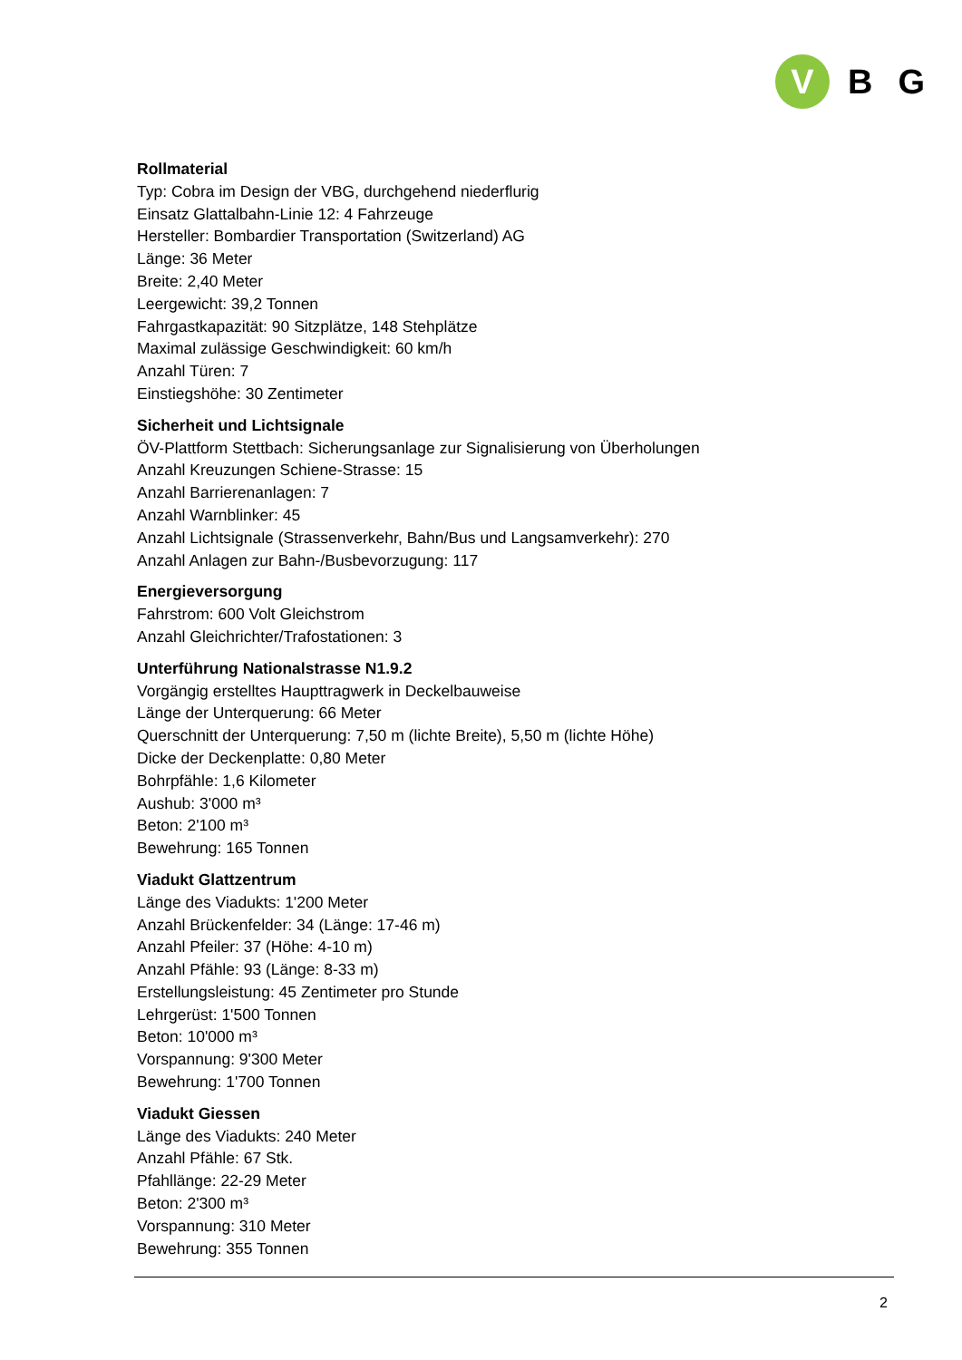V
BG
Rollmaterial
Typ: Cobra im Design der VBG, durchgehend niederflurig
Einsatz Glattalbahn-Linie 12: 4 Fahrzeuge
Hersteller: Bombardier Transportation (Switzerland) AG
Länge: 36 Meter
Breite: 2,40 Meter
Leergewicht: 39,2 Tonnen
Fahrgastkapazität: 90 Sitzplätze, 148 Stehplätze
Maximal zulässige Geschwindigkeit: 60 km/h
Anzahl Türen: 7
Einstiegshöhe: 30 Zentimeter
Sicherheit und Lichtsignale
ÖV-Plattform Stettbach: Sicherungsanlage zur Signalisierung von Überholungen
Anzahl Kreuzungen Schiene-Strasse: 15
Anzahl Barrierenanlagen: 7
Anzahl Warnblinker: 45
Anzahl Lichtsignale (Strassenverkehr, Bahn/Bus und Langsamverkehr): 270
Anzahl Anlagen zur Bahn-/Busbevorzugung: 117
Energieversorgung
Fahrstrom: 600 Volt Gleichstrom
Anzahl Gleichrichter/Trafostationen: 3
Unterführung Nationalstrasse N1.9.2
Vorgängig erstelltes Haupttragwerk in Deckelbauweise
Länge der Unterquerung: 66 Meter
Querschnitt der Unterquerung: 7,50 m (lichte Breite), 5,50 m (lichte Höhe)
Dicke der Deckenplatte: 0,80 Meter
Bohrpfähle: 1,6 Kilometer
Aushub: 3'000 m³
Beton: 2'100 m³
Bewehrung: 165 Tonnen
Viadukt Glattzentrum
Länge des Viadukts: 1'200 Meter
Anzahl Brückenfelder: 34 (Länge: 17-46 m)
Anzahl Pfeiler: 37 (Höhe: 4-10 m)
Anzahl Pfähle: 93 (Länge: 8-33 m)
Erstellungsleistung: 45 Zentimeter pro Stunde
Lehrgerüst: 1'500 Tonnen
Beton: 10'000 m³
Vorspannung: 9'300 Meter
Bewehrung: 1'700 Tonnen
Viadukt Giessen
Länge des Viadukts: 240 Meter
Anzahl Pfähle: 67 Stk.
Pfahllänge: 22-29 Meter
Beton: 2'300 m³
Vorspannung: 310 Meter
Bewehrung: 355 Tonnen
2